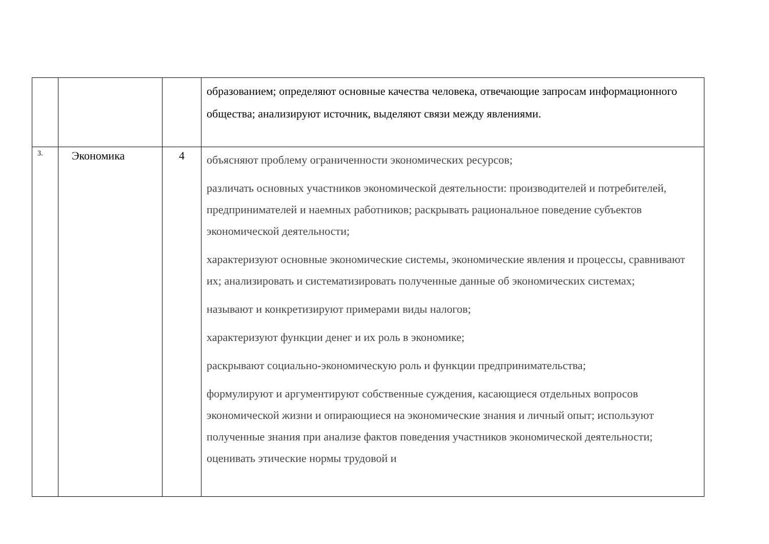| | | | образованием; определяют основные качества человека, отвечающие запросам информационного общества; анализируют источник, выделяют связи между явлениями. |
| 3. | Экономика | 4 | объясняют проблему ограниченности экономических ресурсов; различать основных участников экономической деятельности: производителей и потребителей, предпринимателей и наемных работников; раскрывать рациональное поведение субъектов экономической деятельности; характеризуют основные экономические системы, экономические явления и процессы, сравнивают их; анализировать и систематизировать полученные данные об экономических системах; называют и конкретизируют примерами виды налогов; характеризуют функции денег и их роль в экономике; раскрывают социально-экономическую роль и функции предпринимательства; формулируют и аргументируют собственные суждения, касающиеся отдельных вопросов экономической жизни и опирающиеся на экономические знания и личный опыт; используют полученные знания при анализе фактов поведения участников экономической деятельности; оценивать этические нормы трудовой и |